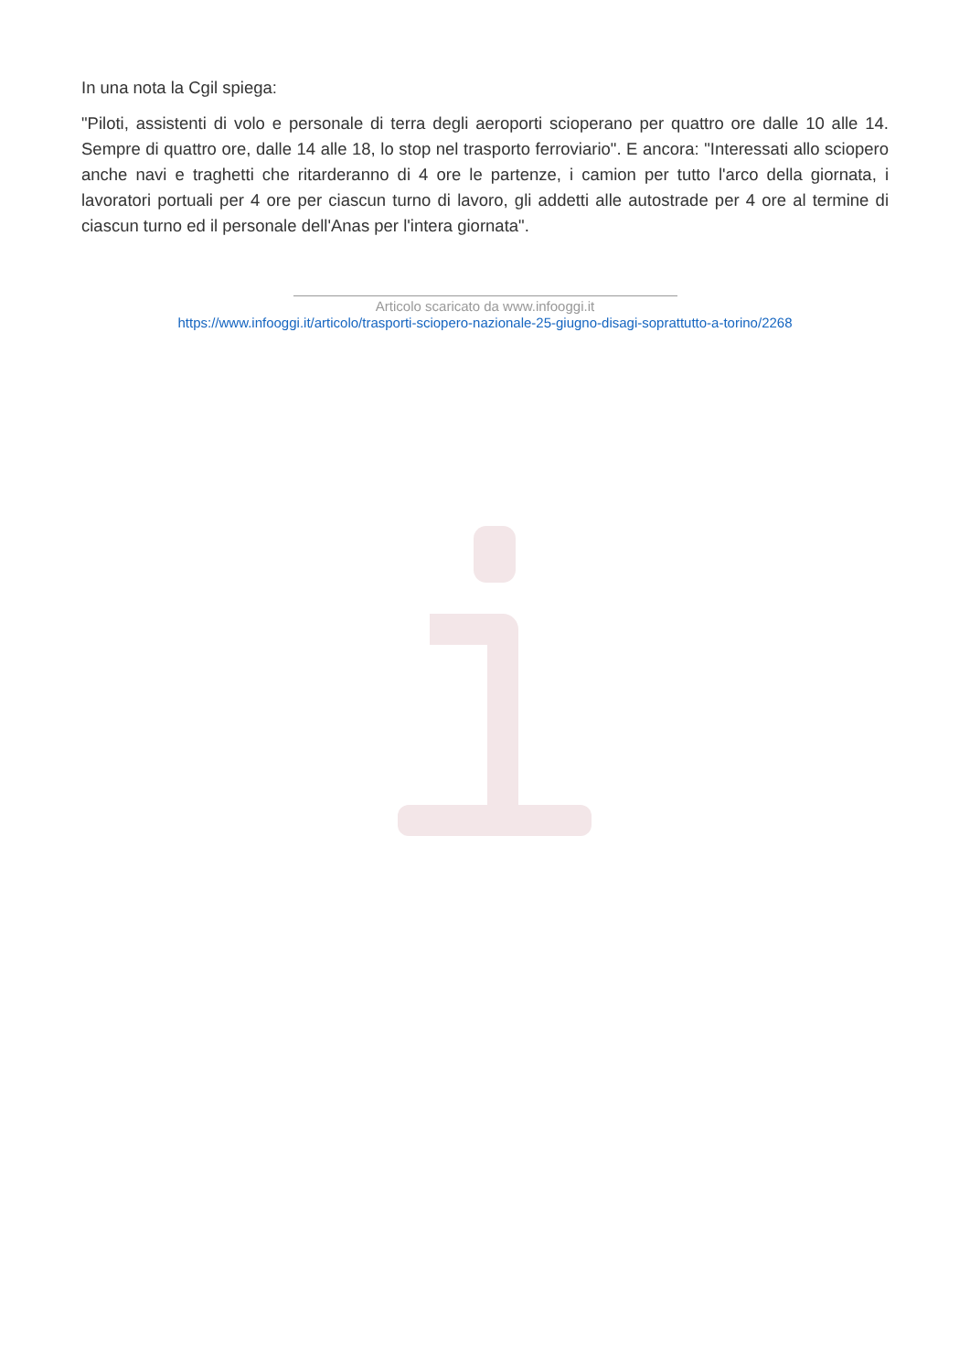In una nota la Cgil spiega:
"Piloti, assistenti di volo e personale di terra degli aeroporti scioperano per quattro ore dalle 10 alle 14. Sempre di quattro ore, dalle 14 alle 18, lo stop nel trasporto ferroviario". E ancora: "Interessati allo sciopero anche navi e traghetti che ritarderanno di 4 ore le partenze, i camion per tutto l'arco della giornata, i lavoratori portuali per 4 ore per ciascun turno di lavoro, gli addetti alle autostrade per 4 ore al termine di ciascun turno ed il personale dell'Anas per l'intera giornata".
Articolo scaricato da www.infooggi.it
https://www.infooggi.it/articolo/trasporti-sciopero-nazionale-25-giugno-disagi-soprattutto-a-torino/2268